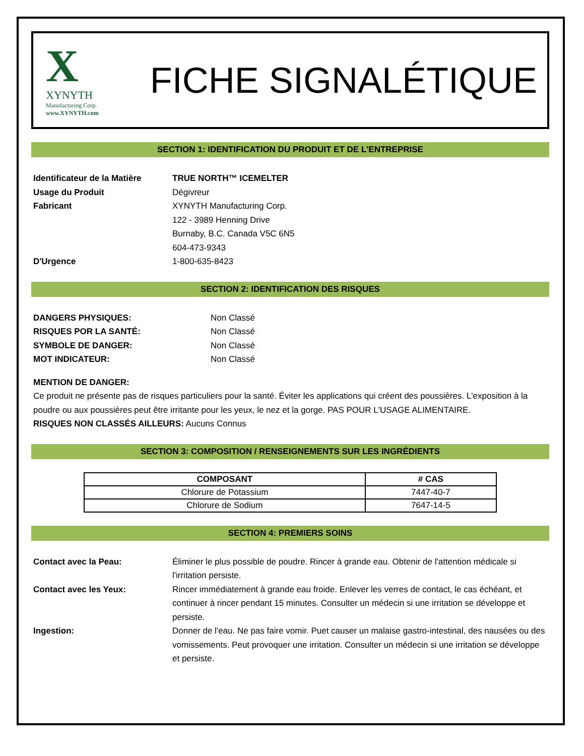X
XYNYTH
Manufacturing Corp.
www.XYNYTH.com
FICHE SIGNALÉTIQUE
SECTION 1: IDENTIFICATION DU PRODUIT ET DE L'ENTREPRISE
Identificateur de la Matière
TRUE NORTH™ ICEMELTER
Usage du Produit Dégivreur
Fabricant XYNYTH Manufacturing Corp.
122 - 3989 Henning Drive
Burnaby, B.C. Canada V5C 6N5
604-473-9343
D'Urgence 1-800-635-8423
SECTION 2: IDENTIFICATION DES RISQUES
DANGERS PHYSIQUES: Non Classé
RISQUES POR LA SANTÉ: Non Classé
SYMBOLE DE DANGER: Non Classé
MOT INDICATEUR: Non Classé
MENTION DE DANGER:
Ce produit ne présente pas de risques particuliers pour la santé. Éviter les applications qui créent des poussières. L'exposition à la poudre ou aux poussières peut être irritante pour les yeux, le nez et la gorge. PAS POUR L'USAGE ALIMENTAIRE.
RISQUES NON CLASSÉS AILLEURS: Aucuns Connus
SECTION 3: COMPOSITION / RENSEIGNEMENTS SUR LES INGRÉDIENTS
| COMPOSANT | # CAS |
| --- | --- |
| Chlorure de Potassium | 7447-40-7 |
| Chlorure de Sodium | 7647-14-5 |
SECTION 4: PREMIERS SOINS
Contact avec la Peau: Éliminer le plus possible de poudre. Rincer à grande eau. Obtenir de l'attention médicale si l'irritation persiste.
Contact avec les Yeux: Rincer immédiatement à grande eau froide. Enlever les verres de contact, le cas échéant, et continuer à rincer pendant 15 minutes. Consulter un médecin si une irritation se développe et persiste.
Ingestion: Donner de l'eau. Ne pas faire vomir. Puet causer un malaise gastro-intestinal, des nausées ou des vomissements. Peut provoquer une irritation. Consulter un médecin si une irritation se développe et persiste.